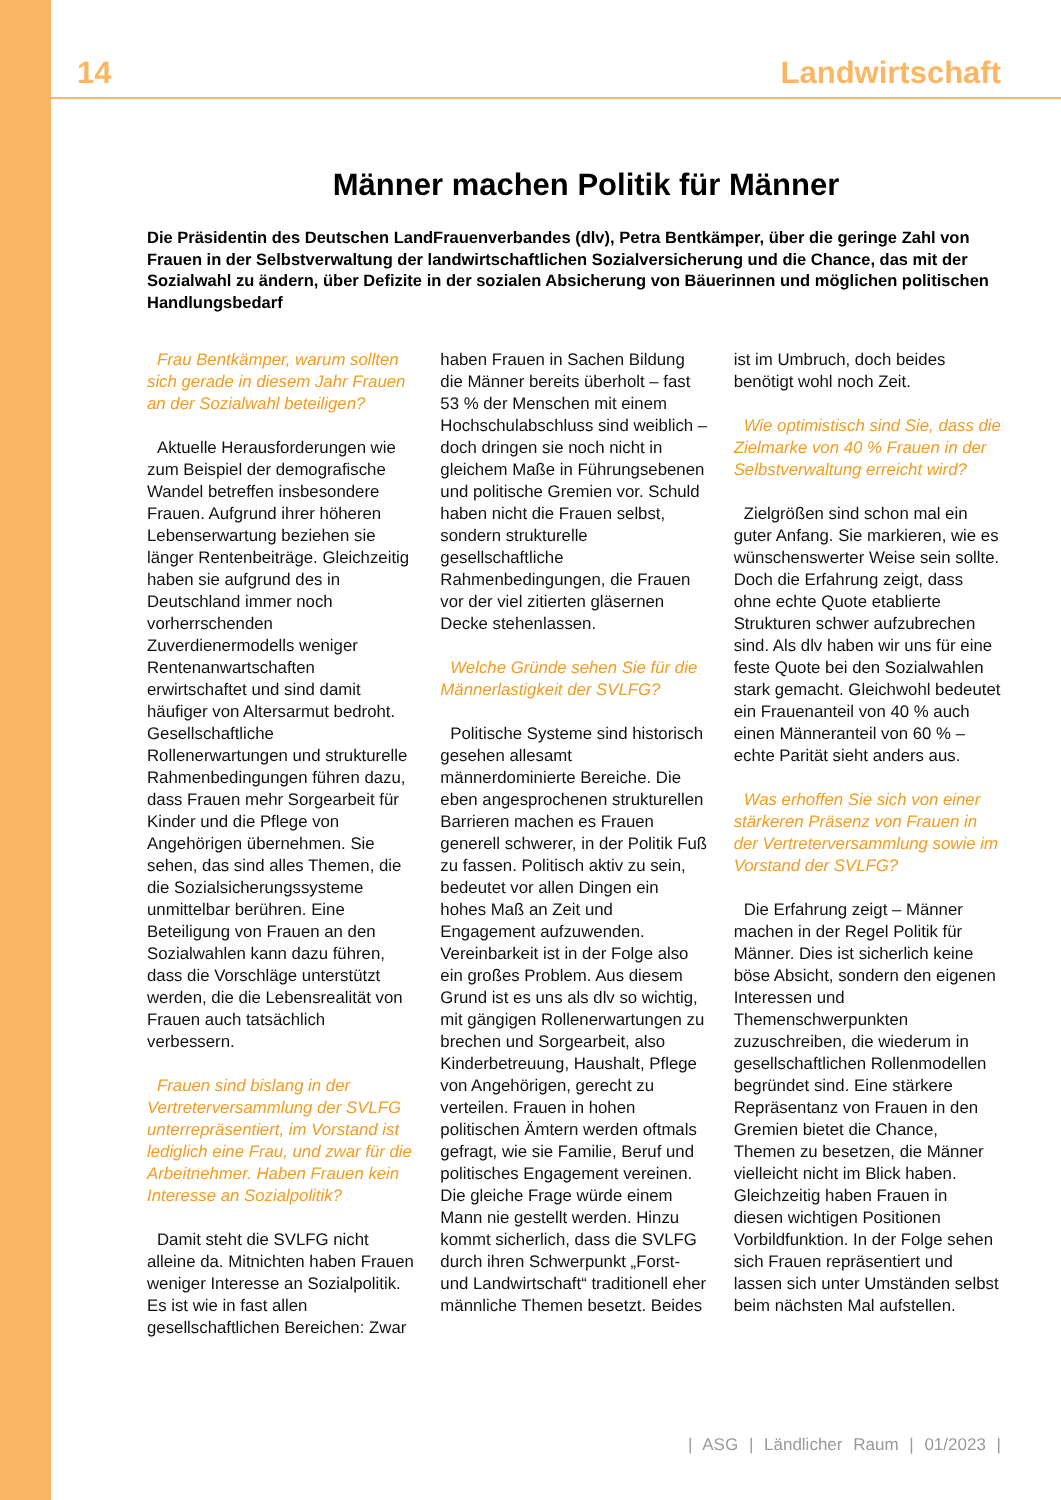14 Landwirtschaft
Männer machen Politik für Männer
Die Präsidentin des Deutschen LandFrauenverbandes (dlv), Petra Bentkämper, über die geringe Zahl von Frauen in der Selbstverwaltung der landwirtschaftlichen Sozialversicherung und die Chance, das mit der Sozialwahl zu ändern, über Defizite in der sozialen Absicherung von Bäuerinnen und möglichen politischen Handlungsbedarf
Frau Bentkämper, warum sollten sich gerade in diesem Jahr Frauen an der Sozialwahl beteiligen?
Aktuelle Herausforderungen wie zum Beispiel der demografische Wandel betreffen insbesondere Frauen. Aufgrund ihrer höheren Lebenserwartung beziehen sie länger Rentenbeiträge. Gleichzeitig haben sie aufgrund des in Deutschland immer noch vorherrschenden Zuverdienermodells weniger Rentenanwartschaften erwirtschaftet und sind damit häufiger von Altersarmut bedroht. Gesellschaftliche Rollenerwartungen und strukturelle Rahmenbedingungen führen dazu, dass Frauen mehr Sorgearbeit für Kinder und die Pflege von Angehörigen übernehmen. Sie sehen, das sind alles Themen, die die Sozialsicherungssysteme unmittelbar berühren. Eine Beteiligung von Frauen an den Sozialwahlen kann dazu führen, dass die Vorschläge unterstützt werden, die die Lebensrealität von Frauen auch tatsächlich verbessern.
Frauen sind bislang in der Vertreterversammlung der SVLFG unterrepräsentiert, im Vorstand ist lediglich eine Frau, und zwar für die Arbeitnehmer. Haben Frauen kein Interesse an Sozialpolitik?
Damit steht die SVLFG nicht alleine da. Mitnichten haben Frauen weniger Interesse an Sozialpolitik. Es ist wie in fast allen gesellschaftlichen Bereichen: Zwar haben Frauen in Sachen Bildung die Männer bereits überholt – fast 53 % der Menschen mit einem Hochschulabschluss sind weiblich – doch dringen sie noch nicht in gleichem Maße in Führungsebenen und politische Gremien vor. Schuld haben nicht die Frauen selbst, sondern strukturelle gesellschaftliche Rahmenbedingungen, die Frauen vor der viel zitierten gläsernen Decke stehenlassen.
Welche Gründe sehen Sie für die Männerlastigkeit der SVLFG?
Politische Systeme sind historisch gesehen allesamt männerdominierte Bereiche. Die eben angesprochenen strukturellen Barrieren machen es Frauen generell schwerer, in der Politik Fuß zu fassen. Politisch aktiv zu sein, bedeutet vor allen Dingen ein hohes Maß an Zeit und Engagement aufzuwenden. Vereinbarkeit ist in der Folge also ein großes Problem. Aus diesem Grund ist es uns als dlv so wichtig, mit gängigen Rollenerwartungen zu brechen und Sorgearbeit, also Kinderbetreuung, Haushalt, Pflege von Angehörigen, gerecht zu verteilen. Frauen in hohen politischen Ämtern werden oftmals gefragt, wie sie Familie, Beruf und politisches Engagement vereinen. Die gleiche Frage würde einem Mann nie gestellt werden. Hinzu kommt sicherlich, dass die SVLFG durch ihren Schwerpunkt „Forst- und Landwirtschaft“ traditionell eher männliche Themen besetzt. Beides ist im Umbruch, doch beides benötigt wohl noch Zeit.
Wie optimistisch sind Sie, dass die Zielmarke von 40 % Frauen in der Selbstverwaltung erreicht wird?
Zielgrößen sind schon mal ein guter Anfang. Sie markieren, wie es wünschenswerter Weise sein sollte. Doch die Erfahrung zeigt, dass ohne echte Quote etablierte Strukturen schwer aufzubrechen sind. Als dlv haben wir uns für eine feste Quote bei den Sozialwahlen stark gemacht. Gleichwohl bedeutet ein Frauenanteil von 40 % auch einen Männeranteil von 60 % – echte Parität sieht anders aus.
Was erhoffen Sie sich von einer stärkeren Präsenz von Frauen in der Vertreterversammlung sowie im Vorstand der SVLFG?
Die Erfahrung zeigt – Männer machen in der Regel Politik für Männer. Dies ist sicherlich keine böse Absicht, sondern den eigenen Interessen und Themenschwerpunkten zuzuschreiben, die wiederum in gesellschaftlichen Rollenmodellen begründet sind. Eine stärkere Repräsentanz von Frauen in den Gremien bietet die Chance, Themen zu besetzen, die Männer vielleicht nicht im Blick haben. Gleichzeitig haben Frauen in diesen wichtigen Positionen Vorbildfunktion. In der Folge sehen sich Frauen repräsentiert und lassen sich unter Umständen selbst beim nächsten Mal aufstellen.
| ASG | Ländlicher Raum | 01/2023 |